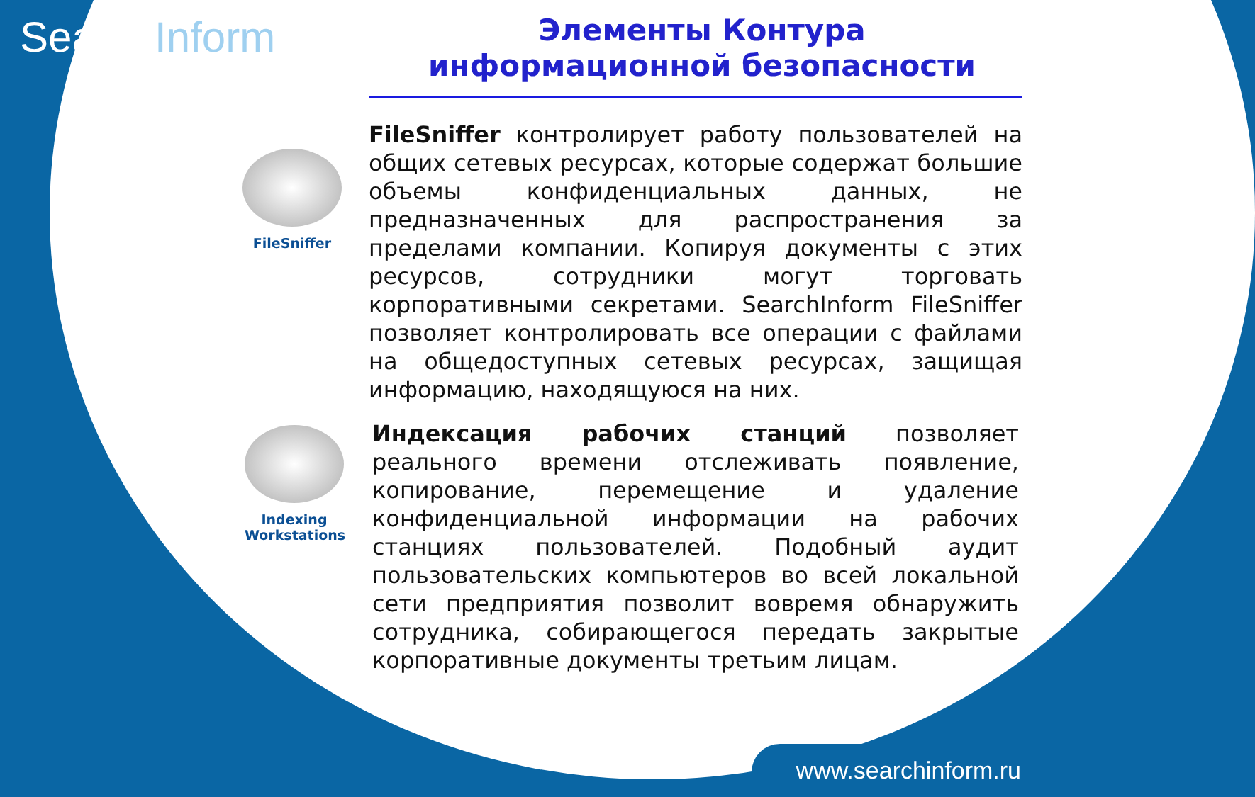SearchInform
Элементы Контура
информационной безопасности
FileSniffer
FileSniffer контролирует работу пользователей на общих сетевых ресурсах, которые содержат большие объемы конфиденциальных данных, не предназначенных для распространения за пределами компании. Копируя документы с этих ресурсов, сотрудники могут торговать корпоративными секретами. SearchInform FileSniffer позволяет контролировать все операции с файлами на общедоступных сетевых ресурсах, защищая информацию, находящуюся на них.
Indexing Workstations
Индексация рабочих станций позволяет реального времени отслеживать появление, копирование, перемещение и удаление конфиденциальной информации на рабочих станциях пользователей. Подобный аудит пользовательских компьютеров во всей локальной сети предприятия позволит вовремя обнаружить сотрудника, собирающегося передать закрытые корпоративные документы третьим лицам.
www.searchinform.ru